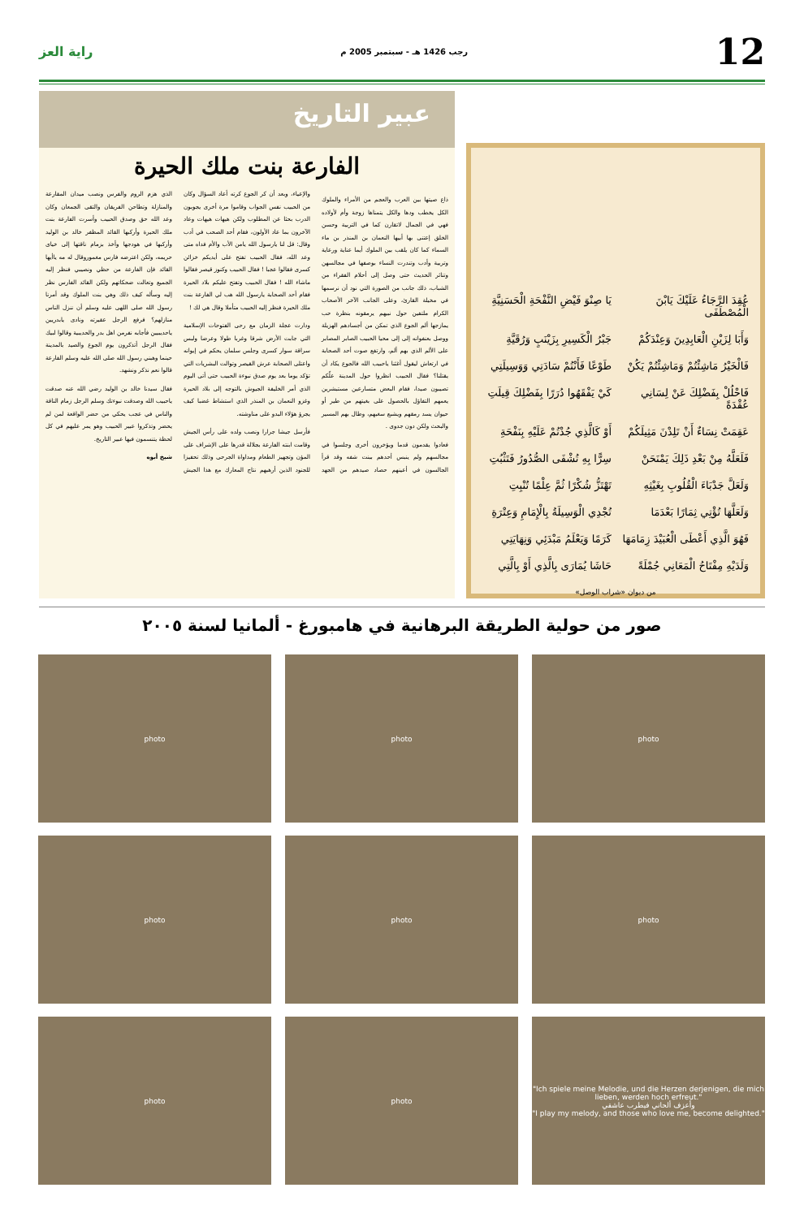12
رجب 1426 هـ - سبتمبر 2005 م
راية العز
عُقِدَ الرَّجَاءُ عَلَيْكَ يَابْنَ الْمُصْطَفَى
يَا صِنْوَ فَيْضِ النَّفْحَةِ الْحَسَنِيَّةِ
وَأَبَا لِزَيْنِ الْعَابِدِينَ وَعِنْدَكُمْ
جَبْرُ الْكَسِيرِ بِزَيْنَبٍ وَرُقَيَّةِ
فَالْخَيْرُ مَاشِئْتُمْ وَمَاشِئْتُمْ يَكُنْ
طَوْعًا فَأَنْتُمْ سَادَتِي وَوَسِيلَتِي
فَاحْلُلْ بِفَضْلِكَ عَنْ لِسَانِي عُقْدَةً
كَيْ يَفْقَهُوا دُرَرًا بِفَضْلِكَ قِيلَتِ
عَقِمَتْ نِسَاءٌ أَنْ تَلِدْنَ مَثِيلَكُمْ
أَوْ كَالَّذِي جُدْتُمْ عَلَيْهِ بِنَفْحَةِ
فَلَعَلَّهُ مِنْ بَعْدِ ذَلِكَ يَمْنَحَنْ
سِرًّا بِهِ تُشْفَى الصُّدُورُ فَتَثْبُتِ
وَلَعَلَّ جَدْبَاءَ الْقُلُوبِ بِغَيْثِهِ
تَهْتَزُّ شُكْرًا ثُمَّ عِلْمًا تُنْبِتِ
وَلَعَلَّهَا تُؤْتِي ثِمَارًا بَعْدَمَا
تُجْدِي الْوَسِيلَةُ بِالْإِمَامِ وَعِتْرَةِ
فَهُوَ الَّذِي أَعْطَى الْعُبَيْدَ زِمَامَهَا
كَرَمًا وَيَعْلَمُ مَبْدَئِي وَنِهَايَتِي
وَلَدَيْهِ مِفْتَاحُ الْمَعَانِي جُمْلَةً
حَاشَا يُمَارَى بِالَّذِي أَوْ بِالَّتِي
من ديوان «شراب الوصل»
عبير التاريخ
الفارعة بنت ملك الحيرة
ذاع صيتها بين العرب والعجم من الأمراء والملوك الكل يخطب ودها والكل يتمناها زوجة وأم لأولاده فهي في الجمال لاتقارن كما في التربية وحسن الخلق إعتنى بها أبيها النعمان بن المنذر بن ماء السماء كما كان يلقب بين الملوك أيما عناية ورعاية وتربية وأدب وتندرت النساء بوصفها في مجالسهن وتناثر الحديث حتى وصل إلى أحلام الفقراء من الشباب، ذلك جانب من الصورة التي نود أن نرسمها في مخيلة القارئ، وعلى الجانب الآخر الأصحاب الكرام ملتفين حول نبيهم يرمقونه بنظرة حب يمازجها ألم الجوع الذي تمكن من أجسادهم الهزيلة ووصل بعنفوانه إلى إلى محيا الحبيب الصابر المصابر على الألم الذي بهم ألم، وارتفع صوت أحد الصحابة في ارتعاش ليقول أغثنا ياحبيب الله فالجوع يكاد أن يقتلنا؟ فقال الحبيب انظروا حول المدينة علّكم تصيبون صيدا، فقام البعض متسارعين مستبشرين يعمهم التفاؤل بالحصول على بغيتهم من طير أو حيوان يسد رمقهم ويشبع سغبهم، وطال بهم المسير والبحث ولكن دون جدوى .
فعادوا يقدمون قدما ويؤخرون أخرى وجلسوا في مجالسهم ولم ينبس أحدهم ببنت شفه وقد قرأ الجالسون في أعينهم حصاد صيدهم من الجهد والإعياء، وبعد أن كر الجوع كرته أعاد السؤال وكان من الحبيب نفس الجواب وقاموا مرة أخرى يجوبون الدرب بحثا عن المطلوب ولكن هيهات هيهات وعاد الآخرون بما عاد الأولون، فقام أحد الصحب في أدب وقال: قل لنا يارسول الله يامن الأب والأم فداه متى وعد الله، فقال الحبيب تفتح على أيديكم خزائن كسرى فقالوا عجبا ! فقال الحبيب وكنوز قيصر فقالوا ماشاء الله ! فقال الحبيب وتفتح عليكم بلاد الحيرة فقام أحد الصحابة يارسول الله هب لي الفارعة بنت ملك الحيرة فنظر إليه الحبيب متأملا وقال هي لك !
ودارت عجلة الزمان مع رحى الفتوحات الإسلامية التي جابت الأرض شرقا وغربا طولا وعرضا ولبس سراقة سوار كسرى وجلس سلمان يحكم في إيوانه واعتلى الصحابة عرش القيصر وتوالت البشريات التي تؤكد يوما بعد يوم صدق نبوءة الحبيب حتى أتى اليوم الذي أمر الخليفة الجيوش بالتوجه إلى بلاد الحيرة وغزو النعمان بن المنذر الذي استشاط غضبا كيف يجرؤ هؤلاء البدو على مناوشته.
فأرسل جيشا جرارا ونصب ولده على رأس الجيش وقامت ابنته الفارعة بجلالة قدرها على الإشراف على المؤن وتجهيز الطعام ومداواة الجرحى وذلك تحفيزا للجنود الذين أرهبهم نتاج المعارك مع هذا الجيش الذي هزم الروم والفرس ونصب ميدان المقارعة والمنازلة وتطاحن الفريقان والتقى الجمعان وكان وعد الله حق وصدق الحبيب وأسرت الفارعة بنت ملك الحيرة وأركبها القائد المظفر خالد بن الوليد وأركبها في هودجها وأخذ بزمام ناقتها إلى خياى حريمه، ولكن اعترضه فارس مغموروقال له مه ياأيها القائد فإن الفارعة من حظي ونصيبي فنظر إليه الجميع وتعالت ضحكاتهم ولكن القائد الفارس نظر إليه وسأله كيف ذلك وهي بنت الملوك وقد أمرنا رسول الله صلى اللهى عليه وسلم أن ننزل الناس منازلهم؟ فرفع الرجل عقيرته ونادى يابدريين ياحديبيين فأجابه نفرمن اهل بدر والحديبية وقالوا لبيك فقال الرجل أتذكرون يوم الجوع والصيد بالمدينة حينما وهبني رسول الله صلى الله عليه وسلم الفارعة قالوا نعم نذكر ونشهد.
فقال سيدنا خالد بن الوليد رضي الله عنه صدقت ياحبيب الله وصدقت نبوءتك وسلم الرجل زمام الناقة والناس في عجب يحكي من حضر الواقعة لمن لم يحضر وتذكروا عبير الحبيب وهو يمر عليهم في كل لحظة يتنسمون فيها عبير التاريخ.
شيخ أبوه
صور من حولية الطريقة البرهانية في هامبورغ - ألمانيا لسنة ٢٠٠٥
photo
photo
photo
photo
photo
photo
"Ich spiele meine Melodie, und die Herzen derjenigen, die mich lieben, werden hoch erfreut."
وأعزف ألحاني فيطرب عاشقي
"I play my melody, and those who love me, become delighted."
photo
photo